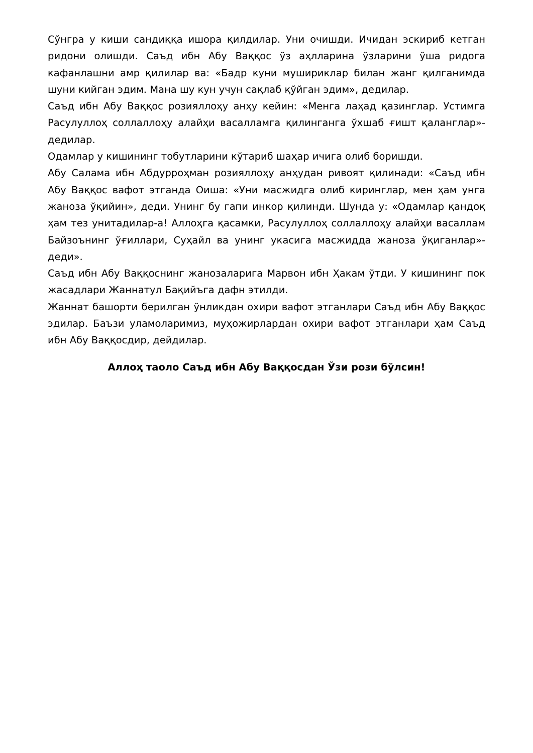Сўнгра у киши сандиққа ишора қилдилар. Уни очишди. Ичидан эскириб кетган ридони олишди. Саъд ибн Абу Ваққос ўз аҳлларина ўзларини ўша ридога кафанлашни амр қилилар ва: «Бадр куни мушириклар билан жанг қилганимда шуни кийган эдим. Мана шу кун учун сақлаб қўйган эдим», дедилар.
Саъд ибн Абу Ваққос розияллоҳу анҳу кейин: «Менга лаҳад қазинглар. Устимга Расулуллоҳ соллаллоҳу алайҳи васалламга қилинганга ўхшаб ғишт қаланглар»-дедилар.
Одамлар у кишининг тобутларини кўтариб шаҳар ичига олиб боришди.
Абу Салама ибн Абдурроҳман розияллоҳу анҳудан ривоят қилинади: «Саъд ибн Абу Ваққос вафот этганда Оиша: «Уни масжидга олиб киринглар, мен ҳам унга жаноза ўқийин», деди. Унинг бу гапи инкор қилинди. Шунда у: «Одамлар қандоқ ҳам тез унитадилар-а! Аллоҳга қасамки, Расулуллоҳ соллаллоҳу алайҳи васаллам Байзоънинг ўғиллари, Суҳайл ва унинг укасига масжидда жаноза ўқиганлар»-деди».
Саъд ибн Абу Ваққоснинг жанозаларига Марвон ибн Ҳакам ўтди. У кишининг пок жасадлари Жаннатул Бақийъга дафн этилди.
Жаннат башорти берилган ўнликдан охири вафот этганлари Саъд ибн Абу Ваққос эдилар. Баъзи уламоларимиз, муҳожирлардан охири вафот этганлари ҳам Саъд ибн Абу Ваққосдир, дейдилар.
Аллоҳ таоло Саъд ибн Абу Ваққосдан Ўзи рози бўлсин!